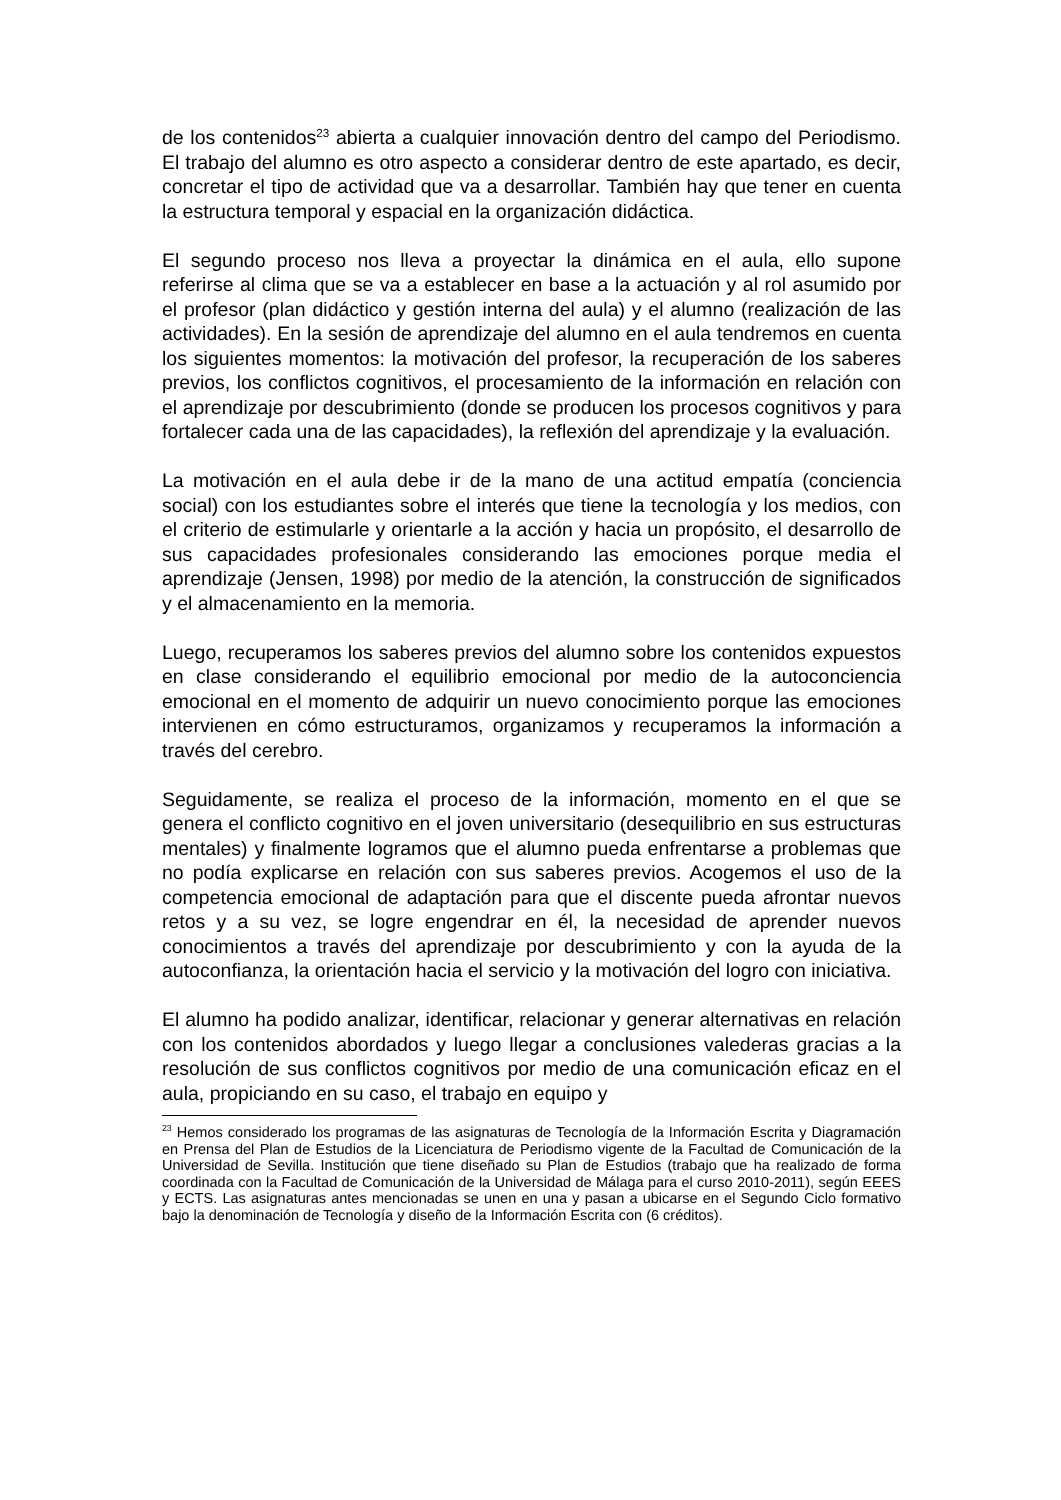de los contenidos<sup>23</sup> abierta a cualquier innovación dentro del campo del Periodismo. El trabajo del alumno es otro aspecto a considerar dentro de este apartado, es decir, concretar el tipo de actividad que va a desarrollar. También hay que tener en cuenta la estructura temporal y espacial en la organización didáctica.
El segundo proceso nos lleva a proyectar la dinámica en el aula, ello supone referirse al clima que se va a establecer en base a la actuación y al rol asumido por el profesor (plan didáctico y gestión interna del aula) y el alumno (realización de las actividades). En la sesión de aprendizaje del alumno en el aula tendremos en cuenta los siguientes momentos: la motivación del profesor, la recuperación de los saberes previos, los conflictos cognitivos, el procesamiento de la información en relación con el aprendizaje por descubrimiento (donde se producen los procesos cognitivos y para fortalecer cada una de las capacidades), la reflexión del aprendizaje y la evaluación.
La motivación en el aula debe ir de la mano de una actitud empatía (conciencia social) con los estudiantes sobre el interés que tiene la tecnología y los medios, con el criterio de estimularle y orientarle a la acción y hacia un propósito, el desarrollo de sus capacidades profesionales considerando las emociones porque media el aprendizaje (Jensen, 1998) por medio de la atención, la construcción de significados y el almacenamiento en la memoria.
Luego, recuperamos los saberes previos del alumno sobre los contenidos expuestos en clase considerando el equilibrio emocional por medio de la autoconciencia emocional en el momento de adquirir un nuevo conocimiento porque las emociones intervienen en cómo estructuramos, organizamos y recuperamos la información a través del cerebro.
Seguidamente, se realiza el proceso de la información, momento en el que se genera el conflicto cognitivo en el joven universitario (desequilibrio en sus estructuras mentales) y finalmente logramos que el alumno pueda enfrentarse a problemas que no podía explicarse en relación con sus saberes previos. Acogemos el uso de la competencia emocional de adaptación para que el discente pueda afrontar nuevos retos y a su vez, se logre engendrar en él, la necesidad de aprender nuevos conocimientos a través del aprendizaje por descubrimiento y con la ayuda de la autoconfianza, la orientación hacia el servicio y la motivación del logro con iniciativa.
El alumno ha podido analizar, identificar, relacionar y generar alternativas en relación con los contenidos abordados y luego llegar a conclusiones valederas gracias a la resolución de sus conflictos cognitivos por medio de una comunicación eficaz en el aula, propiciando en su caso, el trabajo en equipo y
<sup>23</sup> Hemos considerado los programas de las asignaturas de Tecnología de la Información Escrita y Diagramación en Prensa del Plan de Estudios de la Licenciatura de Periodismo vigente de la Facultad de Comunicación de la Universidad de Sevilla. Institución que tiene diseñado su Plan de Estudios (trabajo que ha realizado de forma coordinada con la Facultad de Comunicación de la Universidad de Málaga para el curso 2010-2011), según EEES y ECTS. Las asignaturas antes mencionadas se unen en una y pasan a ubicarse en el Segundo Ciclo formativo bajo la denominación de Tecnología y diseño de la Información Escrita con (6 créditos).